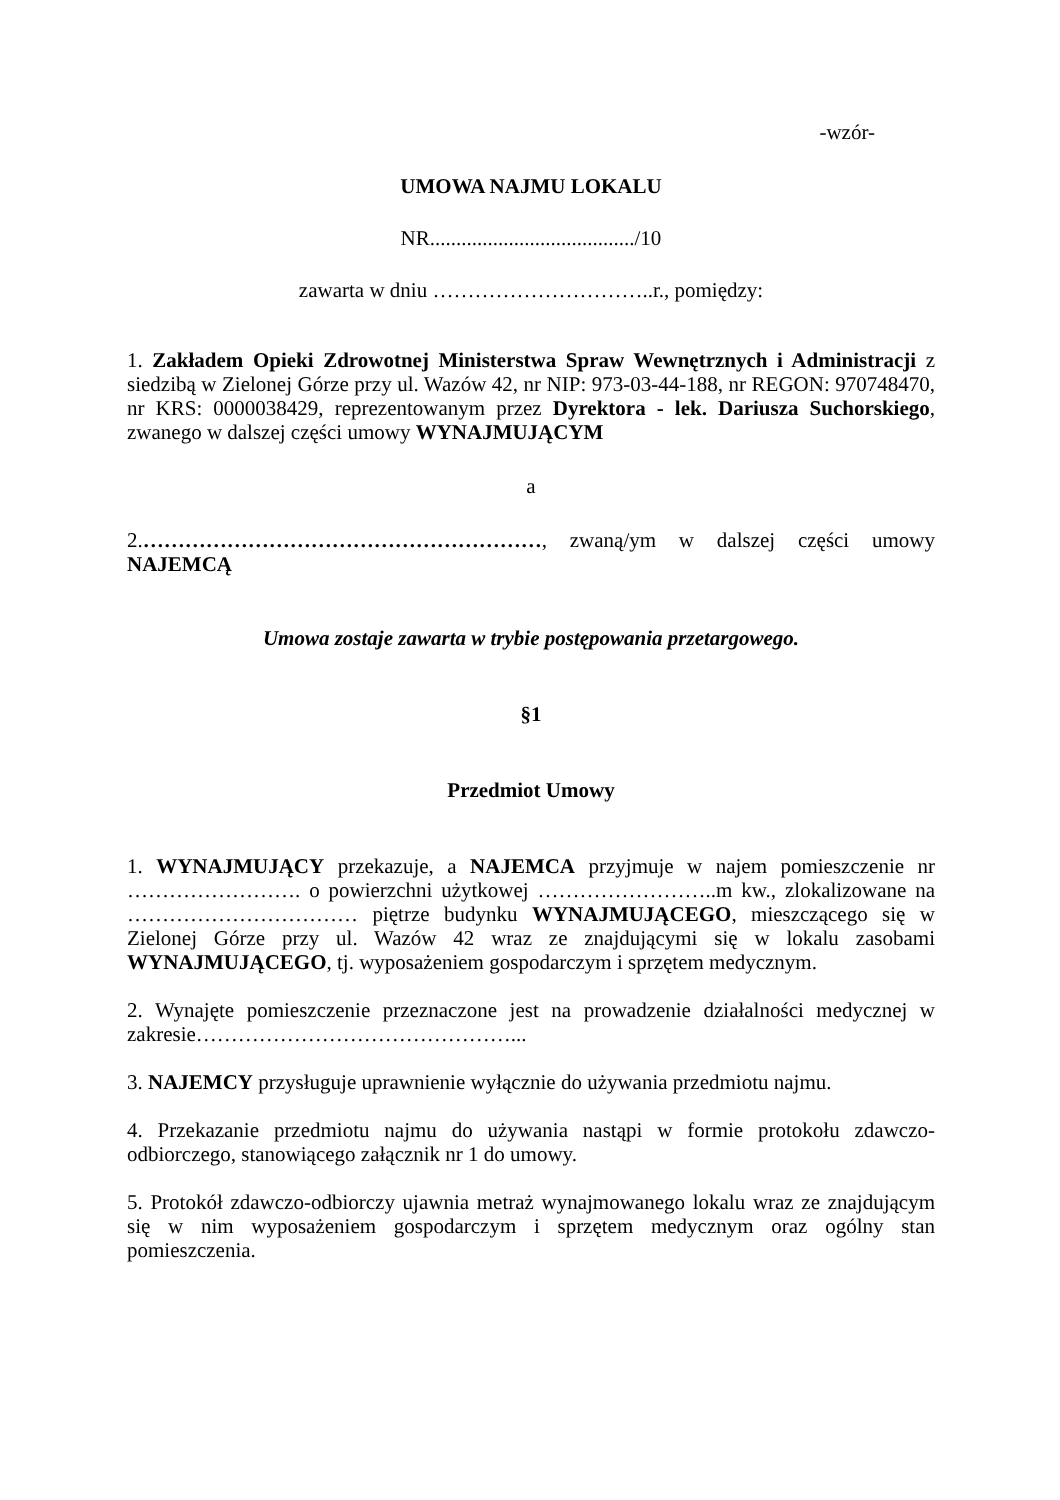-wzór-
UMOWA NAJMU LOKALU
NR......................................./10
zawarta w dniu …………………………..r., pomiędzy:
1. Zakładem Opieki Zdrowotnej Ministerstwa Spraw Wewnętrznych i Administracji z siedzibą w Zielonej Górze przy ul. Wazów 42, nr NIP: 973-03-44-188, nr REGON: 970748470, nr KRS: 0000038429, reprezentowanym przez Dyrektora - lek. Dariusza Suchorskiego, zwanego w dalszej części umowy WYNAJMUJĄCYM
a
2.…………………………………………………, zwaną/ym w dalszej części umowy NAJEMCĄ
Umowa zostaje zawarta w trybie postępowania przetargowego.
§1
Przedmiot Umowy
1. WYNAJMUJĄCY przekazuje, a NAJEMCA przyjmuje w najem pomieszczenie nr ……………………. o powierzchni użytkowej ……………………..m kw., zlokalizowane na …………………………… piętrze budynku WYNAJMUJĄCEGO, mieszczącego się w Zielonej Górze przy ul. Wazów 42 wraz ze znajdującymi się w lokalu zasobami WYNAJMUJĄCEGO, tj. wyposażeniem gospodarczym i sprzętem medycznym.
2. Wynajęte pomieszczenie przeznaczone jest na prowadzenie działalności medycznej w zakresie………………………………………...
3. NAJEMCY przysługuje uprawnienie wyłącznie do używania przedmiotu najmu.
4. Przekazanie przedmiotu najmu do używania nastąpi w formie protokołu zdawczo-odbiorczego, stanowiącego załącznik nr 1 do umowy.
5. Protokół zdawczo-odbiorczy ujawnia metraż wynajmowanego lokalu wraz ze znajdującym się w nim wyposażeniem gospodarczym i sprzętem medycznym oraz ogólny stan pomieszczenia.